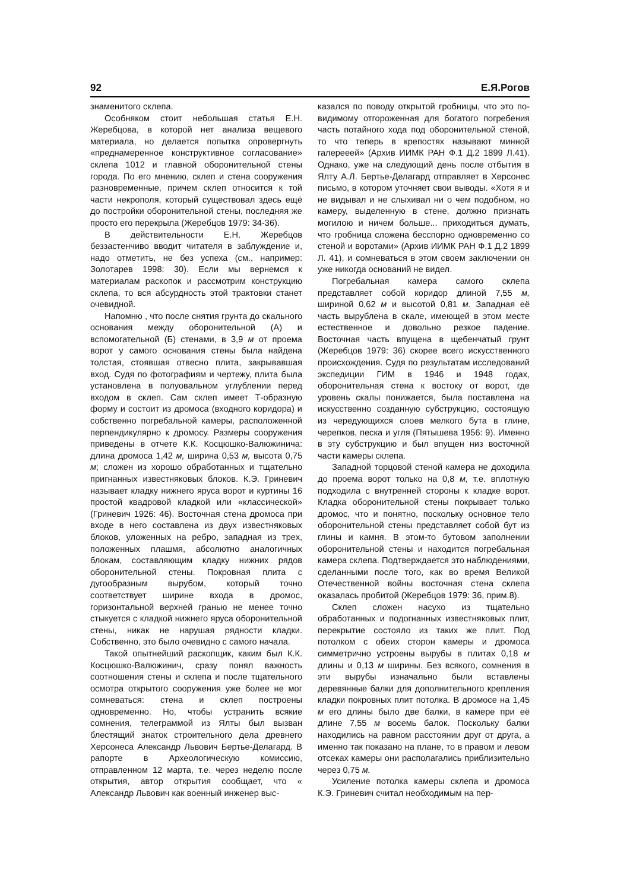92 Е.Я.Рогов
знаменитого склепа.
Особняком стоит небольшая статья Е.Н. Жеребцова, в которой нет анализа вещевого материала, но делается попытка опровергнуть «преднамеренное конструктивное согласование» склепа 1012 и главной оборонительной стены города. По его мнению, склеп и стена сооружения разновременные, причем склеп относится к той части некрополя, который существовал здесь ещё до постройки оборонительной стены, последняя же просто его перекрыла (Жеребцов 1979: 34-36).
В действительности Е.Н. Жеребцов беззастенчиво вводит читателя в заблуждение и, надо отметить, не без успеха (см., например: Золотарев 1998: 30). Если мы вернемся к материалам раскопок и рассмотрим конструкцию склепа, то вся абсурдность этой трактовки станет очевидной.
Напомню , что после снятия грунта до скального основания между оборонительной (А) и вспомогательной (Б) стенами, в 3,9 м от проема ворот у самого основания стены была найдена толстая, стоявшая отвесно плита, закрывавшая вход. Судя по фотографиям и чертежу, плита была установлена в полуовальном углублении перед входом в склеп. Сам склеп имеет Т-образную форму и состоит из дромоса (входного коридора) и собственно погребальной камеры, расположенной перпендикулярно к дромосу. Размеры сооружения приведены в отчете К.К. Косцюшко-Валюжинича: длина дромоса 1,42 м, ширина 0,53 м, высота 0,75 м; сложен из хорошо обработанных и тщательно пригнанных известняковых блоков. К.Э. Гриневич называет кладку нижнего яруса ворот и куртины 16 простой квадровой кладкой или «классической» (Гриневич 1926: 46). Восточная стена дромоса при входе в него составлена из двух известняковых блоков, уложенных на ребро, западная из трех, положенных плашмя, абсолютно аналогичных блокам, составляющим кладку нижних рядов оборонительной стены. Покровная плита с дугообразным вырубом, который точно соответствует ширине входа в дромос, горизонтальной верхней гранью не менее точно стыкуется с кладкой нижнего яруса оборонительной стены, никак не нарушая рядности кладки. Собственно, это было очевидно с самого начала.
Такой опытнейший раскопщик, каким был К.К. Косцюшко-Валюжинич, сразу понял важность соотношения стены и склепа и после тщательного осмотра открытого сооружения уже более не мог сомневаться: стена и склеп построены одновременно. Но, чтобы устранить всякие сомнения, телеграммой из Ялты был вызван блестящий знаток строительного дела древнего Херсонеса Александр Львович Бертье-Делагард. В рапорте в Археологическую комиссию, отправленном 12 марта, т.е. через неделю после открытия, автор открытия сообщает, что « Александр Львович как военный инженер выс-
казался по поводу открытой гробницы, что это по-видимому отгороженная для богатого погребения часть потайного хода под оборонительной стеной, то что теперь в крепостях называют минной галерееей» (Архив ИИМК РАН Ф.1 Д.2 1899 Л.41). Однако, уже на следующий день после отбытия в Ялту А.Л. Бертье-Делагард отправляет в Херсонес письмо, в котором уточняет свои выводы. «Хотя я и не видывал и не слыхивал ни о чем подобном, но камеру, выделенную в стене, должно признать могилою и ничем больше... приходиться думать, что гробница сложена бесспорно одновременно со стеной и воротами» (Архив ИИМК РАН Ф.1 Д.2 1899 Л. 41), и сомневаться в этом своем заключении он уже никогда оснований не видел.
Погребальная камера самого склепа представляет собой коридор длиной 7,55 м, шириной 0,62 м и высотой 0,81 м. Западная её часть вырублена в скале, имеющей в этом месте естественное и довольно резкое падение. Восточная часть впущена в щебенчатый грунт (Жеребцов 1979: 36) скорее всего искусственного происхождения. Судя по результатам исследований экспедиции ГИМ в 1946 и 1948 годах, оборонительная стена к востоку от ворот, где уровень скалы понижается, была поставлена на искусственно созданную субструкцию, состоящую из чередующихся слоев мелкого бута в глине, черепков, песка и угля (Пятышева 1956: 9). Именно в эту субструкцию и был впущен низ восточной части камеры склепа.
Западной торцовой стеной камера не доходила до проема ворот только на 0,8 м, т.е. вплотную подходила с внутренней стороны к кладке ворот. Кладка оборонительной стены покрывает только дромос, что и понятно, поскольку основное тело оборонительной стены представляет собой бут из глины и камня. В этом-то бутовом заполнении оборонительной стены и находится погребальная камера склепа. Подтверждается это наблюдениями, сделанными после того, как во время Великой Отечественной войны восточная стена склепа оказалась пробитой (Жеребцов 1979: 36, прим.8).
Склеп сложен насухо из тщательно обработанных и подогнанных известняковых плит, перекрытие состояло из таких же плит. Под потолком с обеих сторон камеры и дромоса симметрично устроены вырубы в плитах 0,18 м длины и 0,13 м ширины. Без всякого, сомнения в эти вырубы изначально были вставлены деревянные балки для дополнительного крепления кладки покровных плит потолка. В дромосе на 1,45 м его длины было две балки, в камере при её длине 7,55 м восемь балок. Поскольку балки находились на равном расстоянии друг от друга, а именно так показано на плане, то в правом и левом отсеках камеры они располагались приблизительно через 0,75 м.
Усиление потолка камеры склепа и дромоса К.Э. Гриневич считал необходимым на пер-